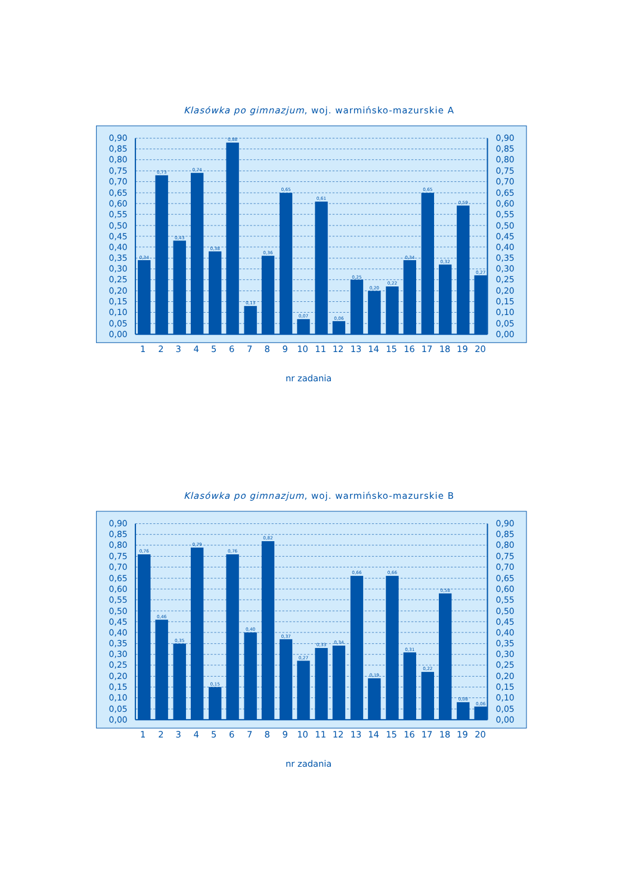Klasówka po gimnazjum, woj. warmińsko-mazurskie A
0,90
0,85
0,80
0,75
0,70
0,65
0,60
0,55
0,50
0,45
0,40
0,35
0,30
0,25
0,20
0,15
0,10
0,05
0,00
0,34
0,73
0,43
0,74
0,38
0,88
0,13
0,36
0,65
0,07
0,61
0,06
0,25
0,20
0,22
0,34
0,65
0,32
0,59
0,27
0,90
0,85
0,80
0,75
0,70
0,65
0,60
0,55
0,50
0,45
0,40
0,35
0,30
0,25
0,20
0,15
0,10
0,05
0,00
1
2
3
4
5
6
7
8
9
10
11
12
13
14
15
16
17
18
19
20
nr zadania
Klasówka po gimnazjum, woj. warmińsko-mazurskie B
0,90
0,85
0,80
0,75
0,70
0,65
0,60
0,55
0,50
0,45
0,40
0,35
0,30
0,25
0,20
0,15
0,10
0,05
0,00
0,76
0,46
0,35
0,79
0,15
0,76
0,40
0,82
0,37
0,27
0,33
0,34
0,66
0,19
0,66
0,31
0,22
0,58
0,08
0,06
0,90
0,85
0,80
0,75
0,70
0,65
0,60
0,55
0,50
0,45
0,40
0,35
0,30
0,25
0,20
0,15
0,10
0,05
0,00
1
2
3
4
5
6
7
8
9
10
11
12
13
14
15
16
17
18
19
20
nr zadania